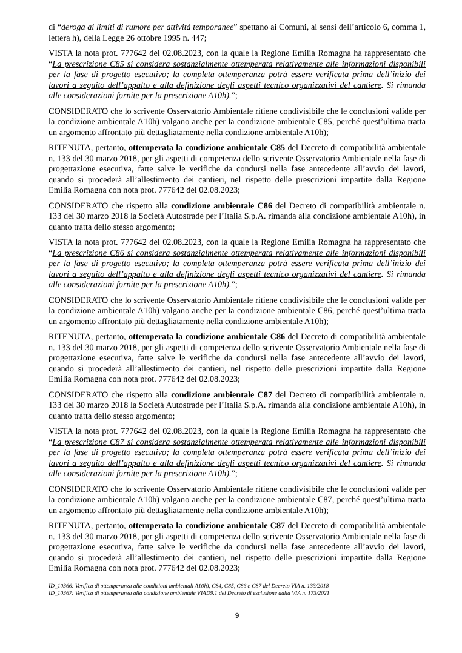di “deroga ai limiti di rumore per attività temporanee” spettano ai Comuni, ai sensi dell’articolo 6, comma 1, lettera h), della Legge 26 ottobre 1995 n. 447;
VISTA la nota prot. 777642 del 02.08.2023, con la quale la Regione Emilia Romagna ha rappresentato che “La prescrizione C85 si considera sostanzialmente ottemperata relativamente alle informazioni disponibili per la fase di progetto esecutivo; la completa ottemperanza potrà essere verificata prima dell’inizio dei lavori a seguito dell’appalto e alla definizione degli aspetti tecnico organizzativi del cantiere. Si rimanda alle considerazioni fornite per la prescrizione A10h).”;
CONSIDERATO che lo scrivente Osservatorio Ambientale ritiene condivisibile che le conclusioni valide per la condizione ambientale A10h) valgano anche per la condizione ambientale C85, perché quest’ultima tratta un argomento affrontato più dettagliatamente nella condizione ambientale A10h);
RITENUTA, pertanto, ottemperata la condizione ambientale C85 del Decreto di compatibilità ambientale n. 133 del 30 marzo 2018, per gli aspetti di competenza dello scrivente Osservatorio Ambientale nella fase di progettazione esecutiva, fatte salve le verifiche da condursi nella fase antecedente all’avvio dei lavori, quando si procederà all’allestimento dei cantieri, nel rispetto delle prescrizioni impartite dalla Regione Emilia Romagna con nota prot. 777642 del 02.08.2023;
CONSIDERATO che rispetto alla condizione ambientale C86 del Decreto di compatibilità ambientale n. 133 del 30 marzo 2018 la Società Autostrade per l’Italia S.p.A. rimanda alla condizione ambientale A10h), in quanto tratta dello stesso argomento;
VISTA la nota prot. 777642 del 02.08.2023, con la quale la Regione Emilia Romagna ha rappresentato che “La prescrizione C86 si considera sostanzialmente ottemperata relativamente alle informazioni disponibili per la fase di progetto esecutivo; la completa ottemperanza potrà essere verificata prima dell’inizio dei lavori a seguito dell’appalto e alla definizione degli aspetti tecnico organizzativi del cantiere. Si rimanda alle considerazioni fornite per la prescrizione A10h).”;
CONSIDERATO che lo scrivente Osservatorio Ambientale ritiene condivisibile che le conclusioni valide per la condizione ambientale A10h) valgano anche per la condizione ambientale C86, perché quest’ultima tratta un argomento affrontato più dettagliatamente nella condizione ambientale A10h);
RITENUTA, pertanto, ottemperata la condizione ambientale C86 del Decreto di compatibilità ambientale n. 133 del 30 marzo 2018, per gli aspetti di competenza dello scrivente Osservatorio Ambientale nella fase di progettazione esecutiva, fatte salve le verifiche da condursi nella fase antecedente all’avvio dei lavori, quando si procederà all’allestimento dei cantieri, nel rispetto delle prescrizioni impartite dalla Regione Emilia Romagna con nota prot. 777642 del 02.08.2023;
CONSIDERATO che rispetto alla condizione ambientale C87 del Decreto di compatibilità ambientale n. 133 del 30 marzo 2018 la Società Autostrade per l’Italia S.p.A. rimanda alla condizione ambientale A10h), in quanto tratta dello stesso argomento;
VISTA la nota prot. 777642 del 02.08.2023, con la quale la Regione Emilia Romagna ha rappresentato che “La prescrizione C87 si considera sostanzialmente ottemperata relativamente alle informazioni disponibili per la fase di progetto esecutivo; la completa ottemperanza potrà essere verificata prima dell’inizio dei lavori a seguito dell’appalto e alla definizione degli aspetti tecnico organizzativi del cantiere. Si rimanda alle considerazioni fornite per la prescrizione A10h).”;
CONSIDERATO che lo scrivente Osservatorio Ambientale ritiene condivisibile che le conclusioni valide per la condizione ambientale A10h) valgano anche per la condizione ambientale C87, perché quest’ultima tratta un argomento affrontato più dettagliatamente nella condizione ambientale A10h);
RITENUTA, pertanto, ottemperata la condizione ambientale C87 del Decreto di compatibilità ambientale n. 133 del 30 marzo 2018, per gli aspetti di competenza dello scrivente Osservatorio Ambientale nella fase di progettazione esecutiva, fatte salve le verifiche da condursi nella fase antecedente all’avvio dei lavori, quando si procederà all’allestimento dei cantieri, nel rispetto delle prescrizioni impartite dalla Regione Emilia Romagna con nota prot. 777642 del 02.08.2023;
ID_10366: Verifica di ottemperanza alle condizioni ambientali A10h), C84, C85, C86 e C87 del Decreto VIA n. 133/2018
ID_10367: Verifica di ottemperanza alla condizione ambientale VIAD9.1 del Decreto di esclusione dalla VIA n. 173/2021
9